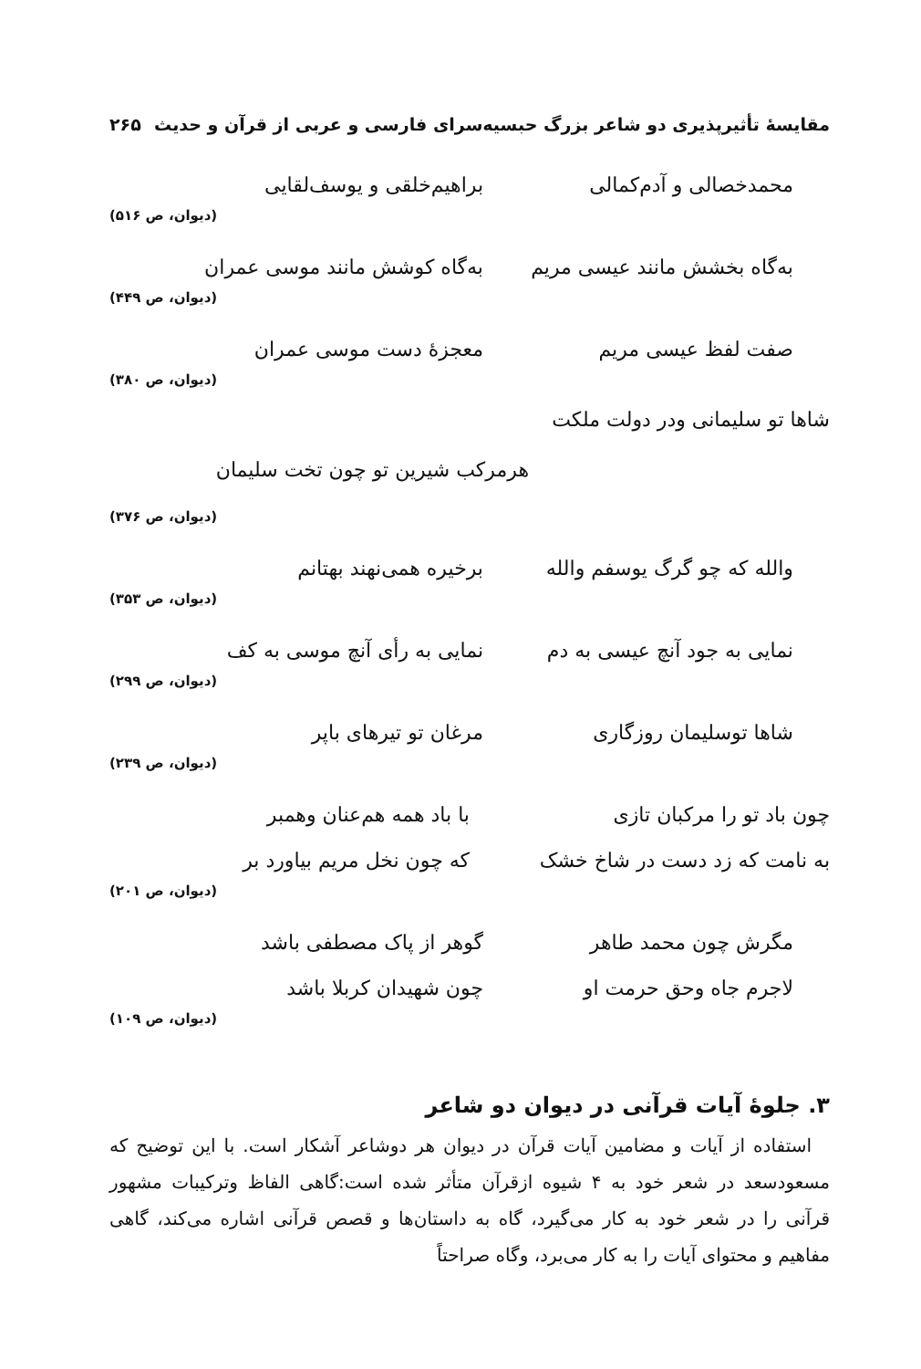مقایسهٔ تأثیرپذیری دو شاعر بزرگ حبسیه‌سرای فارسی و عربی از قرآن و حدیث ۲۶۵
محمدخصالی و آدم‌کمالی براهیم‌خلقی و یوسف‌لقایی
(دیوان، ص ۵۱۶)
به‌گاه بخشش مانند عیسی مریم به‌گاه کوشش مانند موسی عمران
(دیوان، ص ۴۴۹)
صفت لفظ عیسی مریم معجزهٔ دست موسی عمران
(دیوان، ص ۳۸۰)
شاها تو سلیمانی ودر دولت ملکت
هرمرکب شیرین تو چون تخت سلیمان
(دیوان، ص ۳۷۶)
والله که چو گرگ یوسفم والله برخیره همی‌نهند بهتانم
(دیوان، ص ۳۵۳)
نمایی به جود آنچ عیسی به دم نمایی به رأی آنچ موسی به کف
(دیوان، ص ۲۹۹)
شاها توسلیمان روزگاری مرغان تو تیرهای باپر
(دیوان، ص ۲۳۹)
چون باد تو را مرکبان تازی با باد همه هم‌عنان وهمبر
به نامت که زد دست در شاخ خشک که چون نخل مریم بیاورد بر
(دیوان، ص ۲۰۱)
مگرش چون محمد طاهر گوهر از پاک مصطفی باشد
لاجرم جاه وحق حرمت او چون شهیدان کربلا باشد
(دیوان، ص ۱۰۹)
۳. جلوهٔ آیات قرآنی در دیوان دو شاعر
استفاده از آیات و مضامین آیات قرآن در دیوان هر دوشاعر آشکار است. با این توضیح که مسعودسعد در شعر خود به ۴ شیوه ازقرآن متأثر شده است:گاهی الفاظ وترکیبات مشهور قرآنی را در شعر خود به کار می‌گیرد، گاه به داستان‌ها و قصص قرآنی اشاره می‌کند، گاهی مفاهیم و محتوای آیات را به کار می‌برد، وگاه صراحتاً